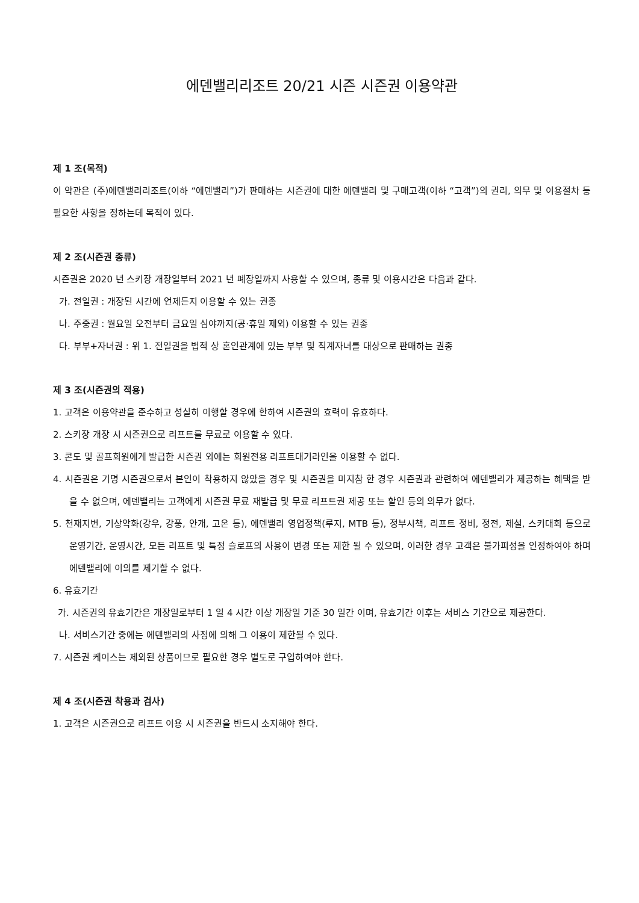에덴밸리리조트 20/21 시즌 시즌권 이용약관
제 1 조(목적)
이 약관은 (주)에덴밸리리조트(이하 “에덴밸리”)가 판매하는 시즌권에 대한 에덴밸리 및 구매고객(이하 “고객”)의 권리, 의무 및 이용절차 등 필요한 사항을 정하는데 목적이 있다.
제 2 조(시즌권 종류)
시즌권은 2020 년 스키장 개장일부터 2021 년 폐장일까지 사용할 수 있으며, 종류 및 이용시간은 다음과 같다.
가. 전일권 : 개장된 시간에 언제든지 이용할 수 있는 권종
나. 주중권 : 월요일 오전부터 금요일 심야까지(공·휴일 제외) 이용할 수 있는 권종
다. 부부+자녀권 : 위 1. 전일권을 법적 상 혼인관계에 있는 부부 및 직계자녀를 대상으로 판매하는 권종
제 3 조(시즌권의 적용)
1. 고객은 이용약관을 준수하고 성실히 이행할 경우에 한하여 시즌권의 효력이 유효하다.
2. 스키장 개장 시 시즌권으로 리프트를 무료로 이용할 수 있다.
3. 콘도 및 골프회원에게 발급한 시즌권 외에는 회원전용 리프트대기라인을 이용할 수 없다.
4. 시즌권은 기명 시즌권으로서 본인이 착용하지 않았을 경우 및 시즌권을 미지참 한 경우 시즌권과 관련하여 에덴밸리가 제공하는 혜택을 받을 수 없으며, 에덴밸리는 고객에게 시즌권 무료 재발급 및 무료 리프트권 제공 또는 할인 등의 의무가 없다.
5. 천재지변, 기상악화(강우, 강풍, 안개, 고온 등), 에덴밸리 영업정책(루지, MTB 등), 정부시책, 리프트 정비, 정전, 제설, 스키대회 등으로 운영기간, 운영시간, 모든 리프트 및 특정 슬로프의 사용이 변경 또는 제한 될 수 있으며, 이러한 경우 고객은 불가피성을 인정하여야 하며 에덴밸리에 이의를 제기할 수 없다.
6. 유효기간
가. 시즌권의 유효기간은 개장일로부터 1 일 4 시간 이상 개장일 기준 30 일간 이며, 유효기간 이후는 서비스 기간으로 제공한다.
나. 서비스기간 중에는 에덴밸리의 사정에 의해 그 이용이 제한될 수 있다.
7. 시즌권 케이스는 제외된 상품이므로 필요한 경우 별도로 구입하여야 한다.
제 4 조(시즌권 착용과 검사)
1. 고객은 시즌권으로 리프트 이용 시 시즌권을 반드시 소지해야 한다.